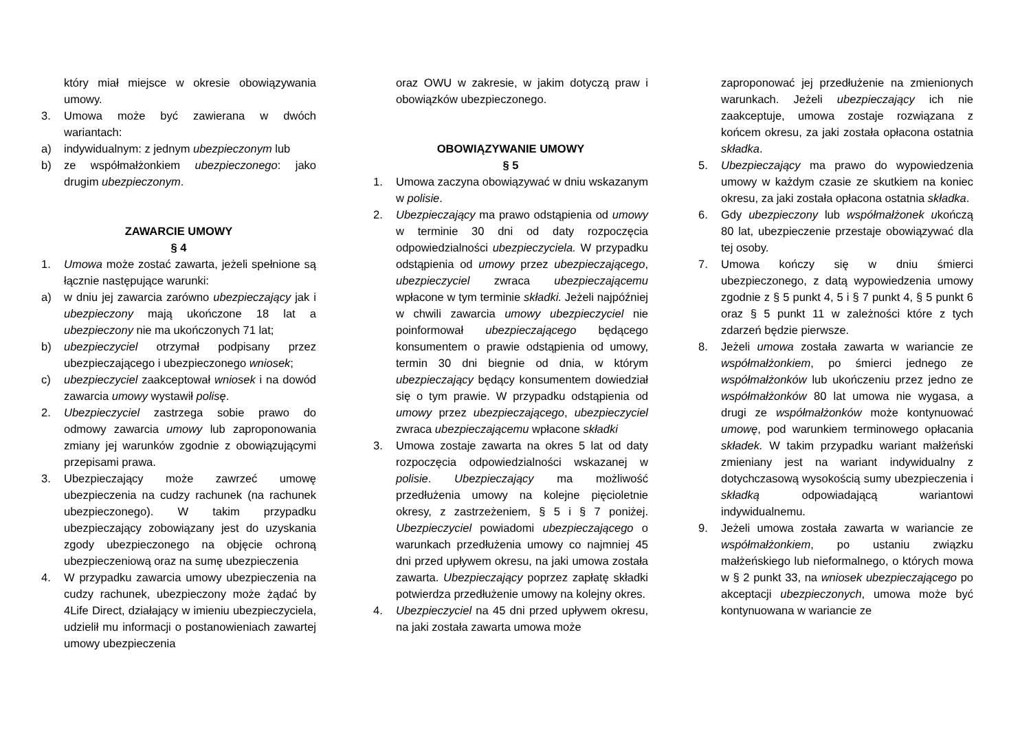który miał miejsce w okresie obowiązywania umowy.
3. Umowa może być zawierana w dwóch wariantach:
a) indywidualnym: z jednym ubezpieczonym lub
b) ze współmałżonkiem ubezpieczonego: jako drugim ubezpieczonym.
ZAWARCIE UMOWY
§ 4
1. Umowa może zostać zawarta, jeżeli spełnione są łącznie następujące warunki:
a) w dniu jej zawarcia zarówno ubezpieczający jak i ubezpieczony mają ukończone 18 lat a ubezpieczony nie ma ukończonych 71 lat;
b) ubezpieczyciel otrzymał podpisany przez ubezpieczającego i ubezpieczonego wniosek;
c) ubezpieczyciel zaakceptował wniosek i na dowód zawarcia umowy wystawił polisę.
2. Ubezpieczyciel zastrzega sobie prawo do odmowy zawarcia umowy lub zaproponowania zmiany jej warunków zgodnie z obowiązującymi przepisami prawa.
3. Ubezpieczający może zawrzeć umowę ubezpieczenia na cudzy rachunek (na rachunek ubezpieczonego). W takim przypadku ubezpieczający zobowiązany jest do uzyskania zgody ubezpieczonego na objęcie ochroną ubezpieczeniową oraz na sumę ubezpieczenia
4. W przypadku zawarcia umowy ubezpieczenia na cudzy rachunek, ubezpieczony może żądać by 4Life Direct, działający w imieniu ubezpieczyciela, udzielił mu informacji o postanowieniach zawartej umowy ubezpieczenia
oraz OWU w zakresie, w jakim dotyczą praw i obowiązków ubezpieczonego.
OBOWIĄZYWANIE UMOWY
§ 5
1. Umowa zaczyna obowiązywać w dniu wskazanym w polisie.
2. Ubezpieczający ma prawo odstąpienia od umowy w terminie 30 dni od daty rozpoczęcia odpowiedzialności ubezpieczyciela. W przypadku odstąpienia od umowy przez ubezpieczającego, ubezpieczyciel zwraca ubezpieczającemu wpłacone w tym terminie składki. Jeżeli najpóźniej w chwili zawarcia umowy ubezpieczyciel nie poinformował ubezpieczającego będącego konsumentem o prawie odstąpienia od umowy, termin 30 dni biegnie od dnia, w którym ubezpieczający będący konsumentem dowiedział się o tym prawie. W przypadku odstąpienia od umowy przez ubezpieczającego, ubezpieczyciel zwraca ubezpieczającemu wpłacone składki
3. Umowa zostaje zawarta na okres 5 lat od daty rozpoczęcia odpowiedzialności wskazanej w polisie. Ubezpieczający ma możliwość przedłużenia umowy na kolejne pięcioletnie okresy, z zastrzeżeniem, § 5 i § 7 poniżej. Ubezpieczyciel powiadomi ubezpieczającego o warunkach przedłużenia umowy co najmniej 45 dni przed upływem okresu, na jaki umowa została zawarta. Ubezpieczający poprzez zapłatę składki potwierdza przedłużenie umowy na kolejny okres.
4. Ubezpieczyciel na 45 dni przed upływem okresu, na jaki została zawarta umowa może
zaproponować jej przedłużenie na zmienionych warunkach. Jeżeli ubezpieczający ich nie zaakceptuje, umowa zostaje rozwiązana z końcem okresu, za jaki została opłacona ostatnia składka.
5. Ubezpieczający ma prawo do wypowiedzenia umowy w każdym czasie ze skutkiem na koniec okresu, za jaki została opłacona ostatnia składka.
6. Gdy ubezpieczony lub współmałżonek ukończą 80 lat, ubezpieczenie przestaje obowiązywać dla tej osoby.
7. Umowa kończy się w dniu śmierci ubezpieczonego, z datą wypowiedzenia umowy zgodnie z § 5 punkt 4, 5 i § 7 punkt 4, § 5 punkt 6 oraz § 5 punkt 11 w zależności które z tych zdarzeń będzie pierwsze.
8. Jeżeli umowa została zawarta w wariancie ze współmałżonkiem, po śmierci jednego ze współmałżonków lub ukończeniu przez jedno ze współmałżonków 80 lat umowa nie wygasa, a drugi ze współmałżonków może kontynuować umowę, pod warunkiem terminowego opłacania składek. W takim przypadku wariant małżeński zmieniany jest na wariant indywidualny z dotychczasową wysokością sumy ubezpieczenia i składką odpowiadającą wariantowi indywidualnemu.
9. Jeżeli umowa została zawarta w wariancie ze współmałżonkiem, po ustaniu związku małżeńskiego lub nieformalnego, o których mowa w § 2 punkt 33, na wniosek ubezpieczającego po akceptacji ubezpieczonych, umowa może być kontynuowana w wariancie ze